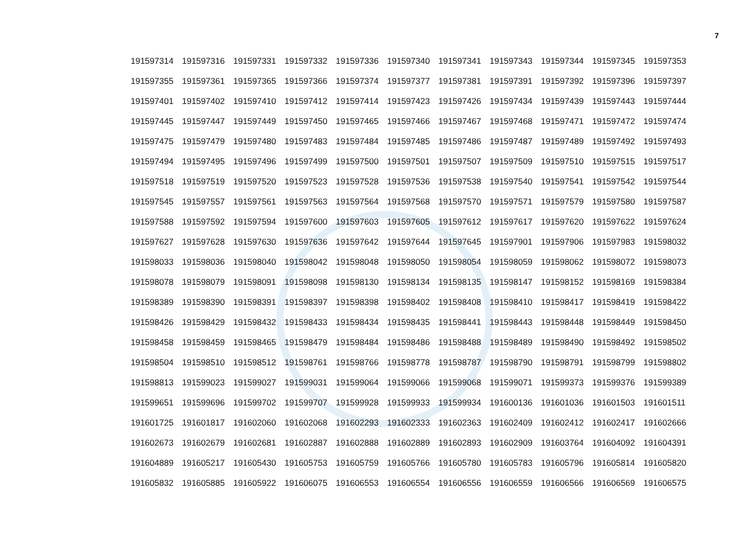7
| 191597314 | 191597316 | 191597331 | 191597332 | 191597336 | 191597340 | 191597341 | 191597343 | 191597344 | 191597345 | 191597353 |
| 191597355 | 191597361 | 191597365 | 191597366 | 191597374 | 191597377 | 191597381 | 191597391 | 191597392 | 191597396 | 191597397 |
| 191597401 | 191597402 | 191597410 | 191597412 | 191597414 | 191597423 | 191597426 | 191597434 | 191597439 | 191597443 | 191597444 |
| 191597445 | 191597447 | 191597449 | 191597450 | 191597465 | 191597466 | 191597467 | 191597468 | 191597471 | 191597472 | 191597474 |
| 191597475 | 191597479 | 191597480 | 191597483 | 191597484 | 191597485 | 191597486 | 191597487 | 191597489 | 191597492 | 191597493 |
| 191597494 | 191597495 | 191597496 | 191597499 | 191597500 | 191597501 | 191597507 | 191597509 | 191597510 | 191597515 | 191597517 |
| 191597518 | 191597519 | 191597520 | 191597523 | 191597528 | 191597536 | 191597538 | 191597540 | 191597541 | 191597542 | 191597544 |
| 191597545 | 191597557 | 191597561 | 191597563 | 191597564 | 191597568 | 191597570 | 191597571 | 191597579 | 191597580 | 191597587 |
| 191597588 | 191597592 | 191597594 | 191597600 | 191597603 | 191597605 | 191597612 | 191597617 | 191597620 | 191597622 | 191597624 |
| 191597627 | 191597628 | 191597630 | 191597636 | 191597642 | 191597644 | 191597645 | 191597901 | 191597906 | 191597983 | 191598032 |
| 191598033 | 191598036 | 191598040 | 191598042 | 191598048 | 191598050 | 191598054 | 191598059 | 191598062 | 191598072 | 191598073 |
| 191598078 | 191598079 | 191598091 | 191598098 | 191598130 | 191598134 | 191598135 | 191598147 | 191598152 | 191598169 | 191598384 |
| 191598389 | 191598390 | 191598391 | 191598397 | 191598398 | 191598402 | 191598408 | 191598410 | 191598417 | 191598419 | 191598422 |
| 191598426 | 191598429 | 191598432 | 191598433 | 191598434 | 191598435 | 191598441 | 191598443 | 191598448 | 191598449 | 191598450 |
| 191598458 | 191598459 | 191598465 | 191598479 | 191598484 | 191598486 | 191598488 | 191598489 | 191598490 | 191598492 | 191598502 |
| 191598504 | 191598510 | 191598512 | 191598761 | 191598766 | 191598778 | 191598787 | 191598790 | 191598791 | 191598799 | 191598802 |
| 191598813 | 191599023 | 191599027 | 191599031 | 191599064 | 191599066 | 191599068 | 191599071 | 191599373 | 191599376 | 191599389 |
| 191599651 | 191599696 | 191599702 | 191599707 | 191599928 | 191599933 | 191599934 | 191600136 | 191601036 | 191601503 | 191601511 |
| 191601725 | 191601817 | 191602060 | 191602068 | 191602293 | 191602333 | 191602363 | 191602409 | 191602412 | 191602417 | 191602666 |
| 191602673 | 191602679 | 191602681 | 191602887 | 191602888 | 191602889 | 191602893 | 191602909 | 191603764 | 191604092 | 191604391 |
| 191604889 | 191605217 | 191605430 | 191605753 | 191605759 | 191605766 | 191605780 | 191605783 | 191605796 | 191605814 | 191605820 |
| 191605832 | 191605885 | 191605922 | 191606075 | 191606553 | 191606554 | 191606556 | 191606559 | 191606566 | 191606569 | 191606575 |